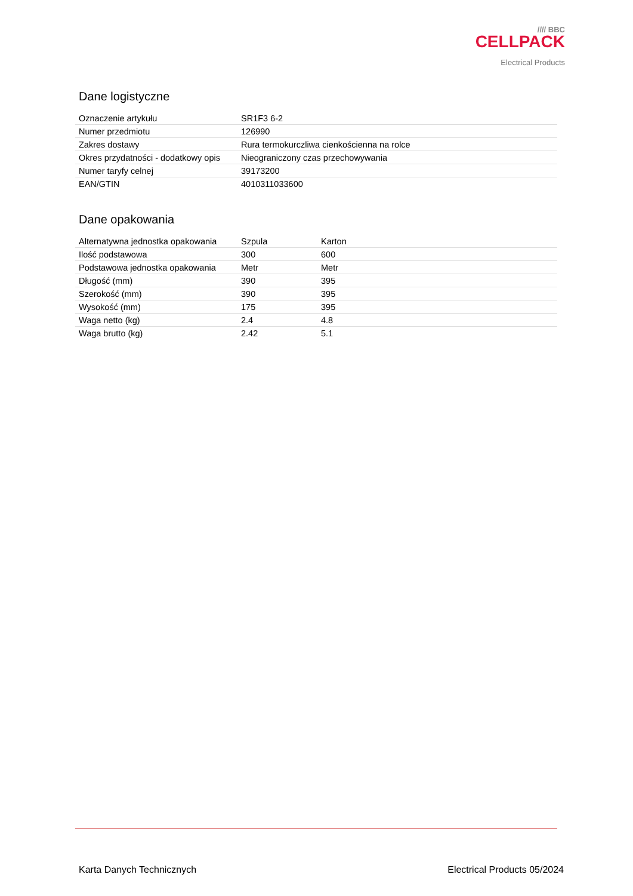//// BBC
CELLPACK
Electrical Products
Dane logistyczne
| Oznaczenie artykułu | SR1F3 6-2 |
| Numer przedmiotu | 126990 |
| Zakres dostawy | Rura termokurczliwa cienkościenna na rolce |
| Okres przydatności - dodatkowy opis | Nieograniczony czas przechowywania |
| Numer taryfy celnej | 39173200 |
| EAN/GTIN | 4010311033600 |
Dane opakowania
| Alternatywna jednostka opakowania | Szpula | Karton |
| Ilość podstawowa | 300 | 600 |
| Podstawowa jednostka opakowania | Metr | Metr |
| Długość (mm) | 390 | 395 |
| Szerokość (mm) | 390 | 395 |
| Wysokość (mm) | 175 | 395 |
| Waga netto (kg) | 2.4 | 4.8 |
| Waga brutto (kg) | 2.42 | 5.1 |
Karta Danych Technicznych Electrical Products 05/2024